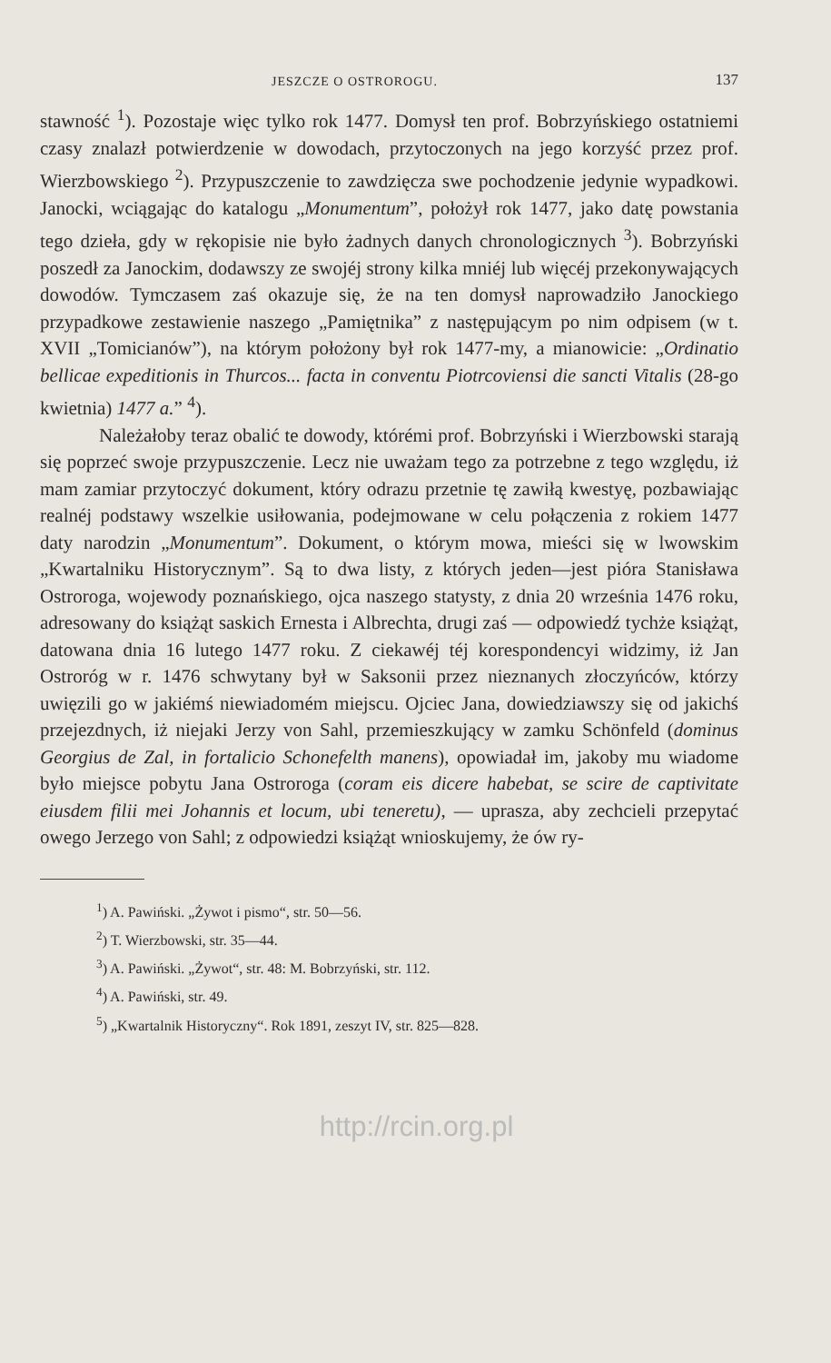JESZCZE O OSTROROGU. 137
stawność <sup>1</sup>). Pozostaje więc tylko rok 1477. Domysł ten prof. Bobrzyńskiego ostatniemi czasy znalazł potwierdzenie w dowodach, przytoczonych na jego korzyść przez prof. Wierzbowskiego <sup>2</sup>). Przypuszczenie to zawdzięcza swe pochodzenie jedynie wypadkowi. Janocki, wciągając do katalogu „Monumentum”, położył rok 1477, jako datę powstania tego dzieła, gdy w rękopisie nie było żadnych danych chronologicznych <sup>3</sup>). Bobrzyński poszedł za Janockim, dodawszy ze swojéj strony kilka mniéj lub więcéj przekonywających dowodów. Tymczasem zaś okazuje się, że na ten domysł naprowadziło Janockiego przypadkowe zestawienie naszego „Pamiętnika” z następującym po nim odpisem (w t. XVII „Tomicianów”), na którym położony był rok 1477-my, a mianowicie: „Ordinatio bellicae expeditionis in Thurcos... facta in conventu Piotrcoviensi die sancti Vitalis (28-go kwietnia) 1477 a.” <sup>4</sup>).
Należałoby teraz obalić te dowody, którémi prof. Bobrzyński i Wierzbowski starają się poprzeć swoje przypuszczenie. Lecz nie uważam tego za potrzebne z tego względu, iż mam zamiar przytoczyć dokument, który odrazu przetnie tę zawiłą kwestyę, pozbawiając realnéj podstawy wszelkie usiłowania, podejmowane w celu połączenia z rokiem 1477 daty narodzin „Monumentum”. Dokument, o którym mowa, mieści się w lwowskim „Kwartalniku Historycznym”. Są to dwa listy, z których jeden—jest pióra Stanisława Ostroroga, wojewody poznańskiego, ojca naszego statysty, z dnia 20 września 1476 roku, adresowany do książąt saskich Ernesta i Albrechta, drugi zaś — odpowiedź tychże książąt, datowana dnia 16 lutego 1477 roku. Z ciekawéj téj korespondencyi widzimy, iż Jan Ostroróg w r. 1476 schwytany był w Saksonii przez nieznanych złoczyńców, którzy uwięzili go w jakiémś niewiadomém miejscu. Ojciec Jana, dowiedziawszy się od jakichś przejezdnych, iż niejaki Jerzy von Sahl, przemieszkujący w zamku Schönfeld (dominus Georgius de Zal, in fortalicio Schonefelth manens), opowiadał im, jakoby mu wiadome było miejsce pobytu Jana Ostroroga (coram eis dicere habebat, se scire de captivitate eiusdem filii mei Johannis et locum, ubi teneretu), — uprasza, aby zechcieli przepytać owego Jerzego von Sahl; z odpowiedzi książąt wnioskujemy, że ów ry-
<sup>1</sup>) A. Pawiński. „Żywot i pismo“, str. 50—56.
<sup>2</sup>) T. Wierzbowski, str. 35—44.
<sup>3</sup>) A. Pawiński. „Żywot“, str. 48: M. Bobrzyński, str. 112.
<sup>4</sup>) A. Pawiński, str. 49.
<sup>5</sup>) „Kwartalnik Historyczny“. Rok 1891, zeszyt IV, str. 825—828.
http://rcin.org.pl